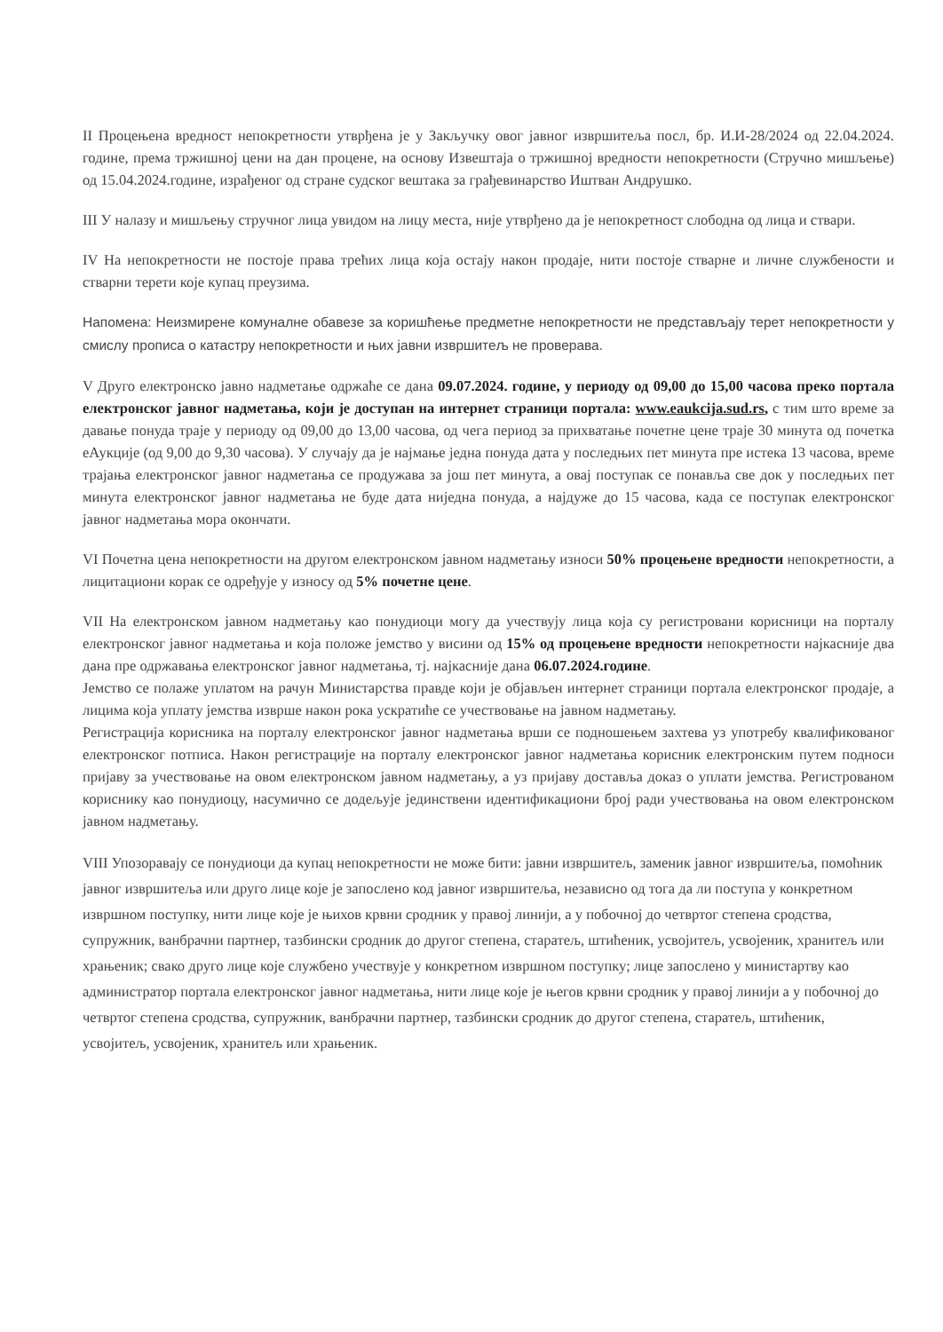II Процењена вредност непокретности утврђена је у Закључку овог јавног извршитеља посл, бр. И.И-28/2024 од 22.04.2024. године, према тржишној цени на дан процене, на основу Извештаја о тржишној вредности непокретности (Стручно мишљење) од 15.04.2024.године, израђеног од стране судског вештака за грађевинарство Иштван Андрушко.
III У налазу и мишљењу стручног лица увидом на лицу места, није утврђено да је непокретност слободна од лица и ствари.
IV На непокретности не постоје права трећих лица која остају након продаје, нити постоје стварне и личне службености и стварни терети које купац преузима.
Напомена: Неизмирене комуналне обавезе за коришћење предметне непокретности не представљају терет непокретности у смислу прописа о катастру непокретности и њих јавни извршитељ не проверава.
V Друго електронско јавно надметање одржаће се дана 09.07.2024. године, у периоду од 09,00 до 15,00 часова преко портала електронског јавног надметања, који је доступан на интернет страници портала: www.eaukcija.sud.rs, с тим што време за давање понуда траје у периоду од 09,00 до 13,00 часова, од чега период за прихватање почетне цене траје 30 минута од почетка еАукције (од 9,00 до 9,30 часова). У случају да је најмање једна понуда дата у последњих пет минута пре истека 13 часова, време трајања електронског јавног надметања се продужава за још пет минута, а овај поступак се понавља све док у последњих пет минута електронског јавног надметања не буде дата ниједна понуда, а најдуже до 15 часова, када се поступак електронског јавног надметања мора окончати.
VI Почетна цена непокретности на другом електронском јавном надметању износи 50% процењене вредности непокретности, а лицитациони корак се одређује у износу од 5% почетне цене.
VII На електронском јавном надметању као понудиоци могу да учествују лица која су регистровани корисници на порталу електронског јавног надметања и која положе јемство у висини од 15% од процењене вредности непокретности најкасније два дана пре одржавања електронског јавног надметања, тј. најкасније дана 06.07.2024.године.
Јемство се полаже уплатом на рачун Министарства правде који је објављен интернет страници портала електронског продаје, а лицима која уплату јемства изврше након рока ускратиће се учествовање на јавном надметању.
Регистрација корисника на порталу електронског јавног надметања врши се подношењем захтева уз употребу квалификованог електронског потписа. Након регистрације на порталу електронског јавног надметања корисник електронским путем подноси пријаву за учествовање на овом електронском јавном надметању, а уз пријаву доставља доказ о уплати јемства. Регистрованом кориснику као понудиоцу, насумично се додељује јединствени идентификациони број ради учествовања на овом електронском јавном надметању.
VIII Упозоравају се понудиоци да купац непокретности не може бити: јавни извршитељ, заменик јавног извршитеља, помоћник јавног извршитеља или друго лице које је запослено код јавног извршитеља, независно од тога да ли поступа у конкретном извршном поступку, нити лице које је њихов крвни сродник у правој линији, а у побочној до четвртог степена сродства, супружник, ванбрачни партнер, тазбински сродник до другог степена, старатељ, штићеник, усвојитељ, усвојеник, хранитељ или храњеник; свако друго лице које службено учествује у конкретном извршном поступку; лице запослено у министартву као администратор портала електронског јавног надметања, нити лице које је његов крвни сродник у правој линији а у побочној до четвртог степена сродства, супружник, ванбрачни партнер, тазбински сродник до другог степена, старатељ, штићеник, усвојитељ, усвојеник, хранитељ или храњеник.